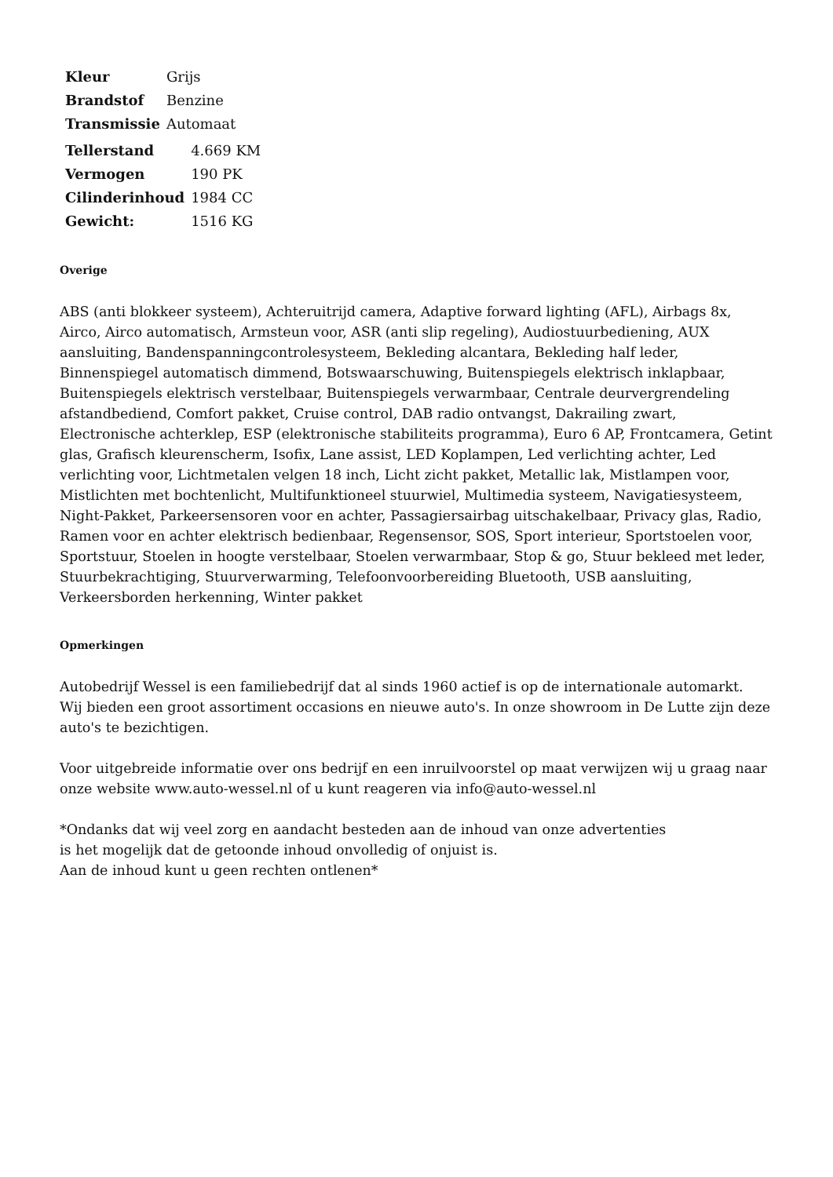| Kleur | Grijs |
| Brandstof | Benzine |
| Transmissie | Automaat |
| Tellerstand | 4.669 KM |
| Vermogen | 190 PK |
| Cilinderinhoud | 1984 CC |
| Gewicht: | 1516 KG |
Overige
ABS (anti blokkeer systeem), Achteruitrijd camera, Adaptive forward lighting (AFL), Airbags 8x, Airco, Airco automatisch, Armsteun voor, ASR (anti slip regeling), Audiostuurbediening, AUX aansluiting, Bandenspanningcontrolesysteem, Bekleding alcantara, Bekleding half leder, Binnenspiegel automatisch dimmend, Botswaarschuwing, Buitenspiegels elektrisch inklapbaar, Buitenspiegels elektrisch verstelbaar, Buitenspiegels verwarmbaar, Centrale deurvergrendeling afstandbediend, Comfort pakket, Cruise control, DAB radio ontvangst, Dakrailing zwart, Electronische achterklep, ESP (elektronische stabiliteits programma), Euro 6 AP, Frontcamera, Getint glas, Grafisch kleurenscherm, Isofix, Lane assist, LED Koplampen, Led verlichting achter, Led verlichting voor, Lichtmetalen velgen 18 inch, Licht zicht pakket, Metallic lak, Mistlampen voor, Mistlichten met bochtenlicht, Multifunktioneel stuurwiel, Multimedia systeem, Navigatiesysteem, Night-Pakket, Parkeersensoren voor en achter, Passagiersairbag uitschakelbaar, Privacy glas, Radio, Ramen voor en achter elektrisch bedienbaar, Regensensor, SOS, Sport interieur, Sportstoelen voor, Sportstuur, Stoelen in hoogte verstelbaar, Stoelen verwarmbaar, Stop & go, Stuur bekleed met leder, Stuurbekrachtiging, Stuurverwarming, Telefoonvoorbereiding Bluetooth, USB aansluiting, Verkeersborden herkenning, Winter pakket
Opmerkingen
Autobedrijf Wessel is een familiebedrijf dat al sinds 1960 actief is op de internationale automarkt.
Wij bieden een groot assortiment occasions en nieuwe auto's. In onze showroom in De Lutte zijn deze auto's te bezichtigen.
Voor uitgebreide informatie over ons bedrijf en een inruilvoorstel op maat verwijzen wij u graag naar onze website www.auto-wessel.nl of u kunt reageren via info@auto-wessel.nl
*Ondanks dat wij veel zorg en aandacht besteden aan de inhoud van onze advertenties
is het mogelijk dat de getoonde inhoud onvolledig of onjuist is.
Aan de inhoud kunt u geen rechten ontlenen*